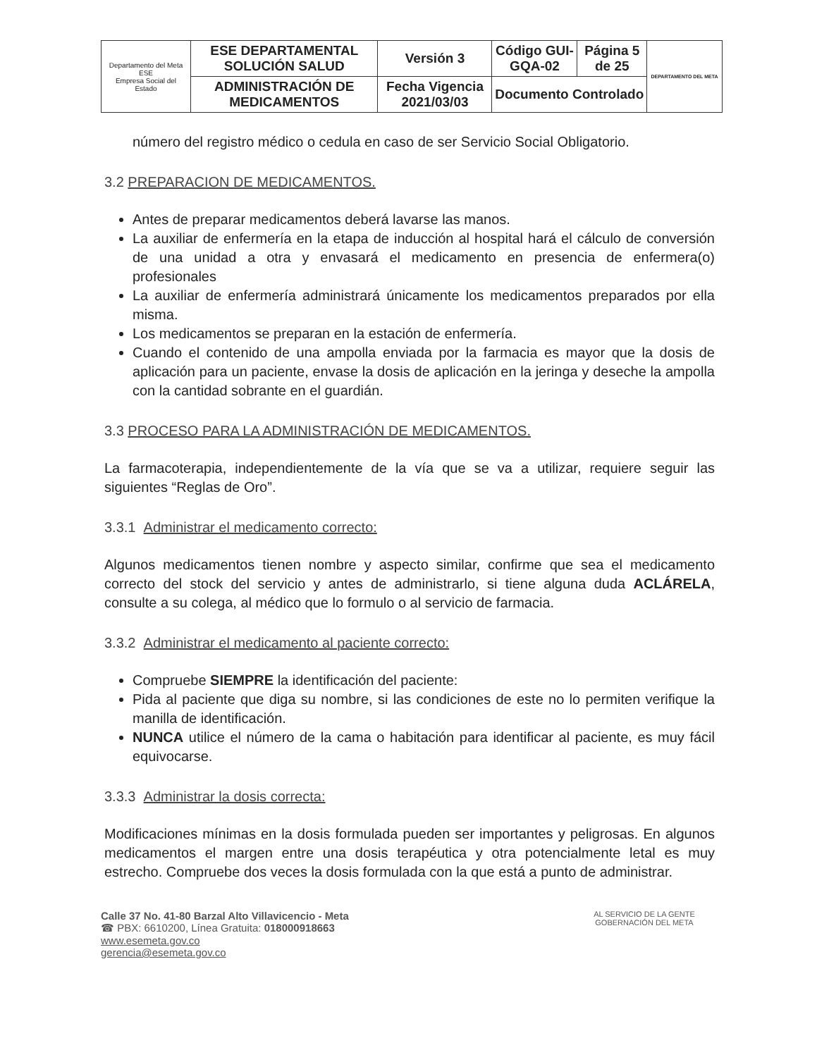| Departamento del Meta ESE Empresa Social del Estado | ESE DEPARTAMENTAL SOLUCIÓN SALUD | Versión 3 | Código GUI-GQA-02 | Página 5 de 25 | DEPARTAMENTO DEL META |
| | ADMINISTRACIÓN DE MEDICAMENTOS | Fecha Vigencia 2021/03/03 | Documento Controlado | | |
número del registro médico o cedula en caso de ser Servicio Social Obligatorio.
3.2 PREPARACION DE MEDICAMENTOS.
Antes de preparar medicamentos deberá lavarse las manos.
La auxiliar de enfermería en la etapa de inducción al hospital hará el cálculo de conversión de una unidad a otra y envasará el medicamento en presencia de enfermera(o) profesionales
La auxiliar de enfermería administrará únicamente los medicamentos preparados por ella misma.
Los medicamentos se preparan en la estación de enfermería.
Cuando el contenido de una ampolla enviada por la farmacia es mayor que la dosis de aplicación para un paciente, envase la dosis de aplicación en la jeringa y deseche la ampolla con la cantidad sobrante en el guardián.
3.3 PROCESO PARA LA ADMINISTRACIÓN DE MEDICAMENTOS.
La farmacoterapia, independientemente de la vía que se va a utilizar, requiere seguir las siguientes “Reglas de Oro”.
3.3.1 Administrar el medicamento correcto:
Algunos medicamentos tienen nombre y aspecto similar, confirme que sea el medicamento correcto del stock del servicio y antes de administrarlo, si tiene alguna duda ACLÁRELA, consulte a su colega, al médico que lo formulo o al servicio de farmacia.
3.3.2 Administrar el medicamento al paciente correcto:
Compruebe SIEMPRE la identificación del paciente:
Pida al paciente que diga su nombre, si las condiciones de este no lo permiten verifique la manilla de identificación.
NUNCA utilice el número de la cama o habitación para identificar al paciente, es muy fácil equivocarse.
3.3.3 Administrar la dosis correcta:
Modificaciones mínimas en la dosis formulada pueden ser importantes y peligrosas. En algunos medicamentos el margen entre una dosis terapéutica y otra potencialmente letal es muy estrecho. Compruebe dos veces la dosis formulada con la que está a punto de administrar.
Calle 37 No. 41-80 Barzal Alto Villavicencio - Meta
☎ PBX: 6610200, Línea Gratuita: 018000918663
www.esemeta.gov.co
gerencia@esemeta.gov.co
AL SERVICIO DE LA GENTE
GOBERNACIÓN DEL META